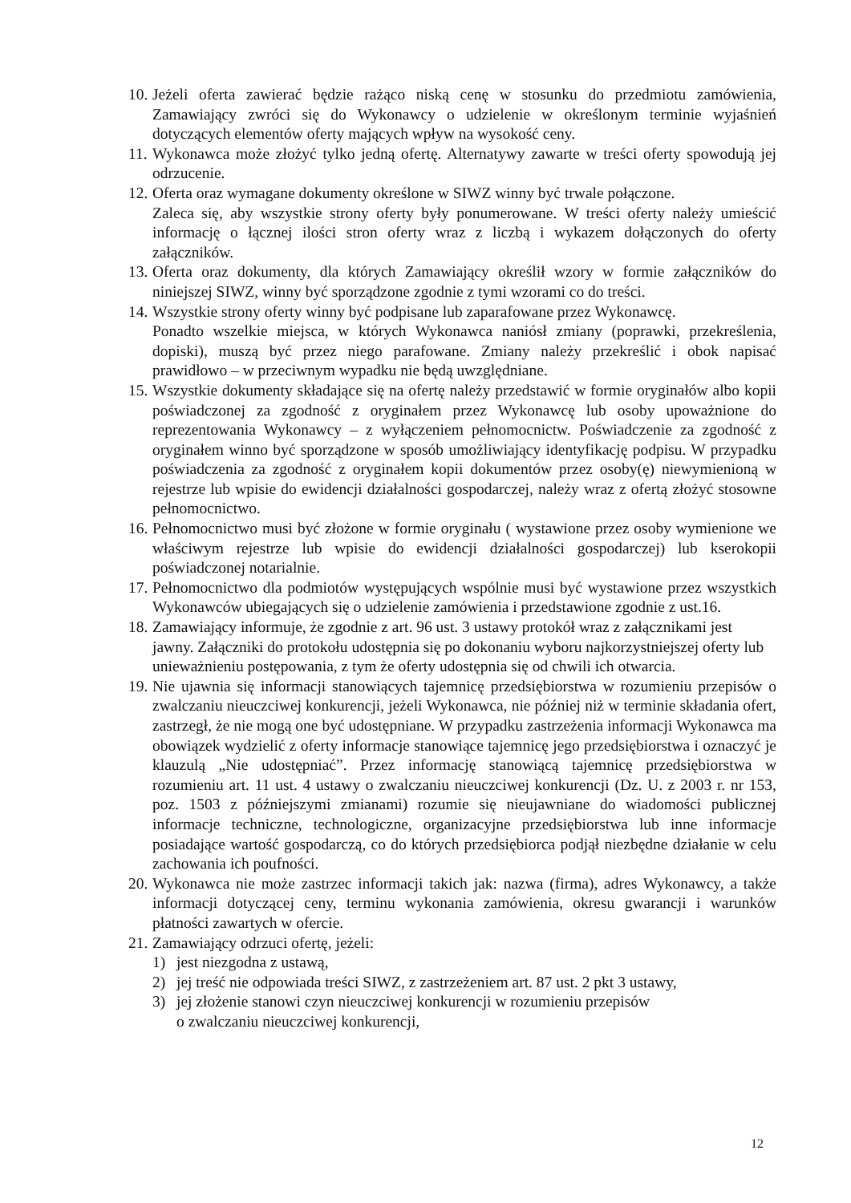10.
Jeżeli oferta zawierać będzie rażąco niską cenę w stosunku do przedmiotu zamówienia, Zamawiający zwróci się do Wykonawcy o udzielenie w określonym terminie wyjaśnień dotyczących elementów oferty mających wpływ na wysokość ceny.
11.
Wykonawca może złożyć tylko jedną ofertę. Alternatywy zawarte w treści oferty spowodują jej odrzucenie.
12.
Oferta oraz wymagane dokumenty określone w SIWZ winny być trwale połączone.
Zaleca się, aby wszystkie strony oferty były ponumerowane. W treści oferty należy umieścić informację o łącznej ilości stron oferty wraz z liczbą i wykazem dołączonych do oferty załączników.
13.
Oferta oraz dokumenty, dla których Zamawiający określił wzory w formie załączników do niniejszej SIWZ, winny być sporządzone zgodnie z tymi wzorami co do treści.
14.
Wszystkie strony oferty winny być podpisane lub zaparafowane przez Wykonawcę.
Ponadto wszelkie miejsca, w których Wykonawca naniósł zmiany (poprawki, przekreślenia, dopiski), muszą być przez niego parafowane. Zmiany należy przekreślić i obok napisać prawidłowo – w przeciwnym wypadku nie będą uwzględniane.
15.
Wszystkie dokumenty składające się na ofertę należy przedstawić w formie oryginałów albo kopii poświadczonej za zgodność z oryginałem przez Wykonawcę lub osoby upoważnione do reprezentowania Wykonawcy – z wyłączeniem pełnomocnictw. Poświadczenie za zgodność z oryginałem winno być sporządzone w sposób umożliwiający identyfikację podpisu. W przypadku poświadczenia za zgodność z oryginałem kopii dokumentów przez osoby(ę) niewymienioną w rejestrze lub wpisie do ewidencji działalności gospodarczej, należy wraz z ofertą złożyć stosowne pełnomocnictwo.
16.
Pełnomocnictwo musi być złożone w formie oryginału ( wystawione przez osoby wymienione we właściwym rejestrze lub wpisie do ewidencji działalności gospodarczej) lub kserokopii poświadczonej notarialnie.
17.
Pełnomocnictwo dla podmiotów występujących wspólnie musi być wystawione przez wszystkich Wykonawców ubiegających się o udzielenie zamówienia i przedstawione zgodnie z ust.16.
18.
Zamawiający informuje, że zgodnie z art. 96 ust. 3 ustawy protokół wraz z załącznikami jest jawny. Załączniki do protokołu udostępnia się po dokonaniu wyboru najkorzystniejszej oferty lub unieważnieniu postępowania, z tym że oferty udostępnia się od chwili ich otwarcia.
19.
Nie ujawnia się informacji stanowiących tajemnicę przedsiębiorstwa w rozumieniu przepisów o zwalczaniu nieuczciwej konkurencji, jeżeli Wykonawca, nie później niż w terminie składania ofert, zastrzegł, że nie mogą one być udostępniane. W przypadku zastrzeżenia informacji Wykonawca ma obowiązek wydzielić z oferty informacje stanowiące tajemnicę jego przedsiębiorstwa i oznaczyć je klauzulą „Nie udostępniać”. Przez informację stanowiącą tajemnicę przedsiębiorstwa w rozumieniu art. 11 ust. 4 ustawy o zwalczaniu nieuczciwej konkurencji (Dz. U. z 2003 r. nr 153, poz. 1503 z późniejszymi zmianami) rozumie się nieujawniane do wiadomości publicznej informacje techniczne, technologiczne, organizacyjne przedsiębiorstwa lub inne informacje posiadające wartość gospodarczą, co do których przedsiębiorca podjął niezbędne działanie w celu zachowania ich poufności.
20.
Wykonawca nie może zastrzec informacji takich jak: nazwa (firma), adres Wykonawcy, a także informacji dotyczącej ceny, terminu wykonania zamówienia, okresu gwarancji i warunków płatności zawartych w ofercie.
21.
Zamawiający odrzuci ofertę, jeżeli:
1) jest niezgodna z ustawą,
2) jej treść nie odpowiada treści SIWZ, z zastrzeżeniem art. 87 ust. 2 pkt 3 ustawy,
3) jej złożenie stanowi czyn nieuczciwej konkurencji w rozumieniu przepisów
o zwalczaniu nieuczciwej konkurencji,
12